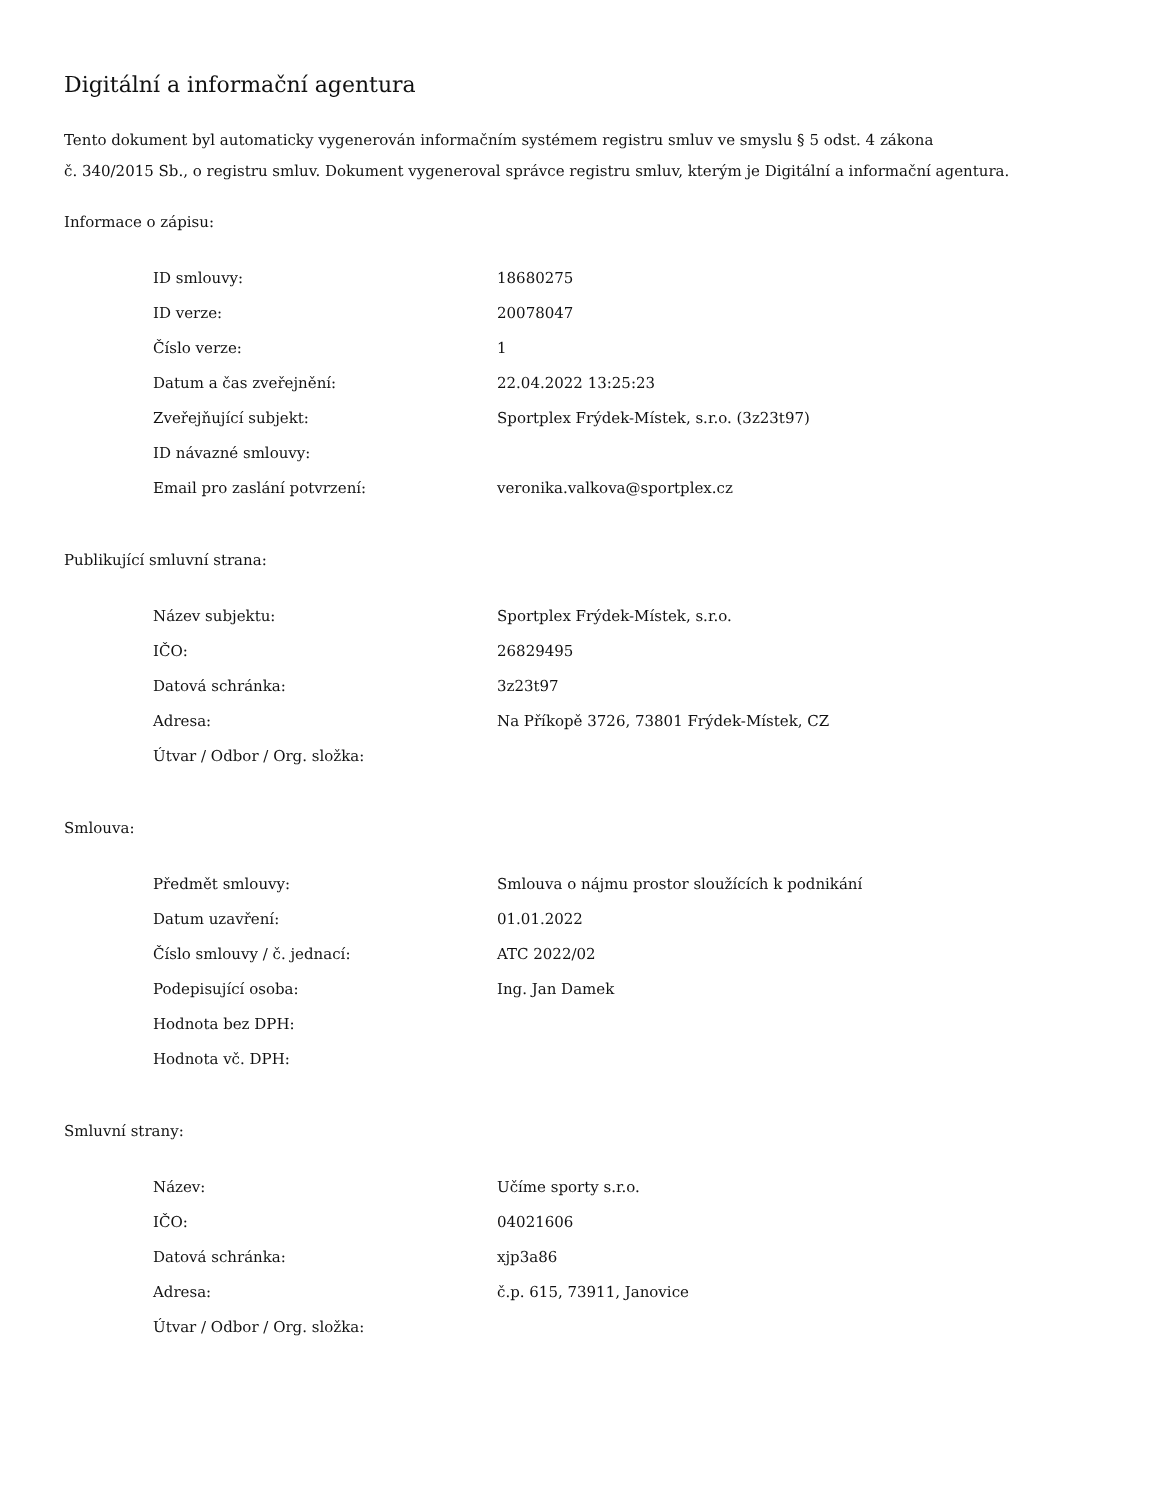Digitální a informační agentura
Tento dokument byl automaticky vygenerován informačním systémem registru smluv ve smyslu § 5 odst. 4 zákona
č. 340/2015 Sb., o registru smluv. Dokument vygeneroval správce registru smluv, kterým je Digitální a informační agentura.
Informace o zápisu:
| ID smlouvy: | 18680275 |
| ID verze: | 20078047 |
| Číslo verze: | 1 |
| Datum a čas zveřejnění: | 22.04.2022 13:25:23 |
| Zveřejňující subjekt: | Sportplex Frýdek-Místek, s.r.o. (3z23t97) |
| ID návazné smlouvy: | |
| Email pro zaslání potvrzení: | veronika.valkova@sportplex.cz |
Publikující smluvní strana:
| Název subjektu: | Sportplex Frýdek-Místek, s.r.o. |
| IČO: | 26829495 |
| Datová schránka: | 3z23t97 |
| Adresa: | Na Příkopě 3726, 73801 Frýdek-Místek, CZ |
| Útvar / Odbor / Org. složka: | |
Smlouva:
| Předmět smlouvy: | Smlouva o nájmu prostor sloužících k podnikání |
| Datum uzavření: | 01.01.2022 |
| Číslo smlouvy / č. jednací: | ATC 2022/02 |
| Podepisující osoba: | Ing. Jan Damek |
| Hodnota bez DPH: | |
| Hodnota vč. DPH: | |
Smluvní strany:
| Název: | Učíme sporty s.r.o. |
| IČO: | 04021606 |
| Datová schránka: | xjp3a86 |
| Adresa: | č.p. 615, 73911, Janovice |
| Útvar / Odbor / Org. složka: | |